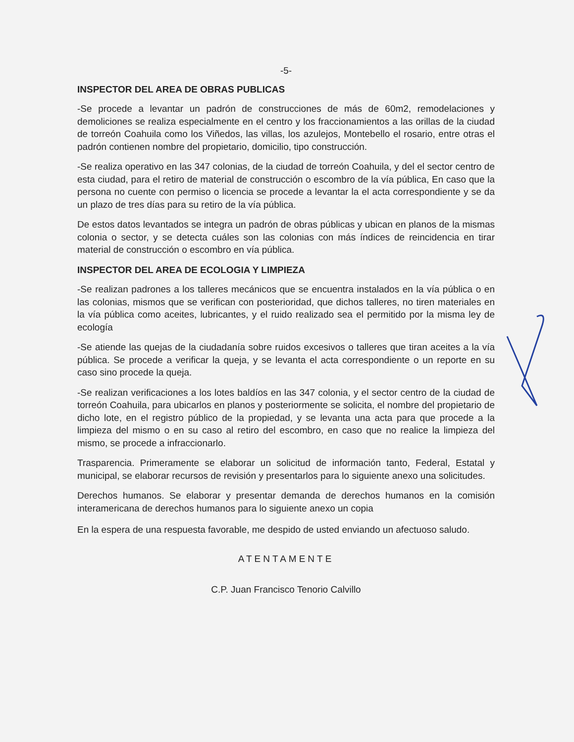-5-
INSPECTOR DEL AREA DE OBRAS PUBLICAS
-Se procede a levantar un padrón de construcciones de más de 60m2, remodelaciones y demoliciones se realiza especialmente en el centro y los fraccionamientos a las orillas de la ciudad de torreón Coahuila como los Viñedos, las villas, los azulejos, Montebello el rosario, entre otras el padrón contienen nombre del propietario, domicilio, tipo construcción.
-Se realiza operativo en las 347 colonias, de la ciudad de torreón Coahuila, y del el sector centro de esta ciudad, para el retiro de material de construcción o escombro de la vía pública, En caso que la persona no cuente con permiso o licencia se procede a levantar la el acta correspondiente y se da un plazo de tres días para su retiro de la vía pública.
De estos datos levantados se integra un padrón de obras públicas y ubican en planos de la mismas colonia o sector, y se detecta cuáles son las colonias con más índices de reincidencia en tirar material de construcción o escombro en vía pública.
INSPECTOR DEL AREA DE ECOLOGIA Y LIMPIEZA
-Se realizan padrones a los talleres mecánicos que se encuentra instalados en la vía pública o en las colonias, mismos que se verifican con posterioridad, que dichos talleres, no tiren materiales en la vía pública como aceites, lubricantes, y el ruido realizado sea el permitido por la misma ley de ecología
-Se atiende las quejas de la ciudadanía sobre ruidos excesivos o talleres que tiran aceites a la vía pública. Se procede a verificar la queja, y se levanta el acta correspondiente o un reporte en su caso sino procede la queja.
-Se realizan verificaciones a los lotes baldíos en las 347 colonia, y el sector centro de la ciudad de torreón Coahuila, para ubicarlos en planos y posteriormente se solicita, el nombre del propietario de dicho lote, en el registro público de la propiedad, y se levanta una acta para que procede a la limpieza del mismo o en su caso al retiro del escombro, en caso que no realice la limpieza del mismo, se procede a infraccionarlo.
Trasparencia. Primeramente se elaborar un solicitud de información tanto, Federal, Estatal y municipal, se elaborar recursos de revisión y presentarlos para lo siguiente anexo una solicitudes.
Derechos humanos. Se elaborar y presentar demanda de derechos humanos en la comisión interamericana de derechos humanos para lo siguiente anexo un copia
En la espera de una respuesta favorable, me despido de usted enviando un afectuoso saludo.
ATENTAMENTE
C.P. Juan Francisco Tenorio Calvillo